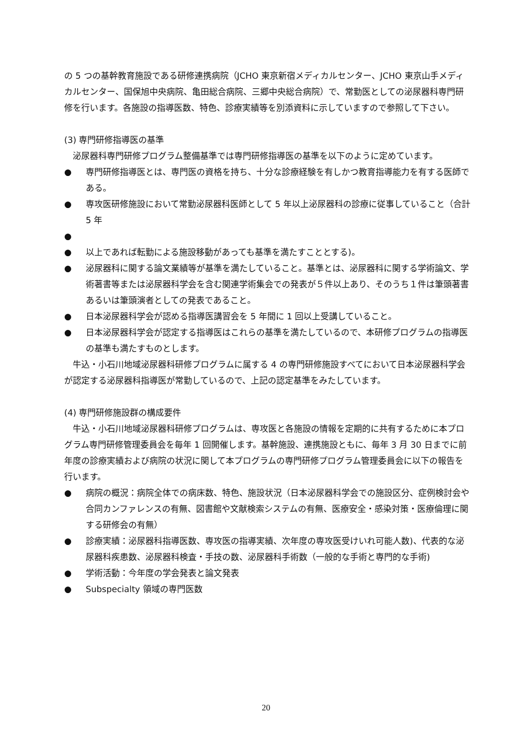の 5 つの基幹教育施設である研修連携病院（JCHO 東京新宿メディカルセンター、JCHO 東京山手メディカルセンター、国保旭中央病院、亀田総合病院、三郷中央総合病院）で、常勤医としての泌尿器科専門研修を行います。各施設の指導医数、特色、診療実績等を別添資料に示していますので参照して下さい。
(3) 専門研修指導医の基準
泌尿器科専門研修プログラム整備基準では専門研修指導医の基準を以下のように定めています。
● 専門研修指導医とは、専門医の資格を持ち、十分な診療経験を有しかつ教育指導能力を有する医師である。
● 専攻医研修施設において常勤泌尿器科医師として 5 年以上泌尿器科の診療に従事していること（合計 5 年
●
● 以上であれば転勤による施設移動があっても基準を満たすこととする)。
● 泌尿器科に関する論文業績等が基準を満たしていること。基準とは、泌尿器科に関する学術論文、学術著書等または泌尿器科学会を含む関連学術集会での発表が５件以上あり、そのうち１件は筆頭著書あるいは筆頭演者としての発表であること。
● 日本泌尿器科学会が認める指導医講習会を 5 年間に 1 回以上受講していること。
● 日本泌尿器科学会が認定する指導医はこれらの基準を満たしているので、本研修プログラムの指導医の基準も満たすものとします。
牛込・小石川地域泌尿器科研修プログラムに属する 4 の専門研修施設すべてにおいて日本泌尿器科学会が認定する泌尿器科指導医が常勤しているので、上記の認定基準をみたしています。
(4) 専門研修施設群の構成要件
牛込・小石川地域泌尿器科研修プログラムは、専攻医と各施設の情報を定期的に共有するために本プログラム専門研修管理委員会を毎年 1 回開催します。基幹施設、連携施設ともに、毎年 3 月 30 日までに前年度の診療実績および病院の状況に関して本プログラムの専門研修プログラム管理委員会に以下の報告を行います。
● 病院の概況：病院全体での病床数、特色、施設状況（日本泌尿器科学会での施設区分、症例検討会や合同カンファレンスの有無、図書館や文献検索システムの有無、医療安全・感染対策・医療倫理に関する研修会の有無）
● 診療実績：泌尿器科指導医数、専攻医の指導実績、次年度の専攻医受けいれ可能人数)、代表的な泌尿器科疾患数、泌尿器科検査・手技の数、泌尿器科手術数（一般的な手術と専門的な手術)
● 学術活動：今年度の学会発表と論文発表
● Subspecialty 領域の専門医数
20